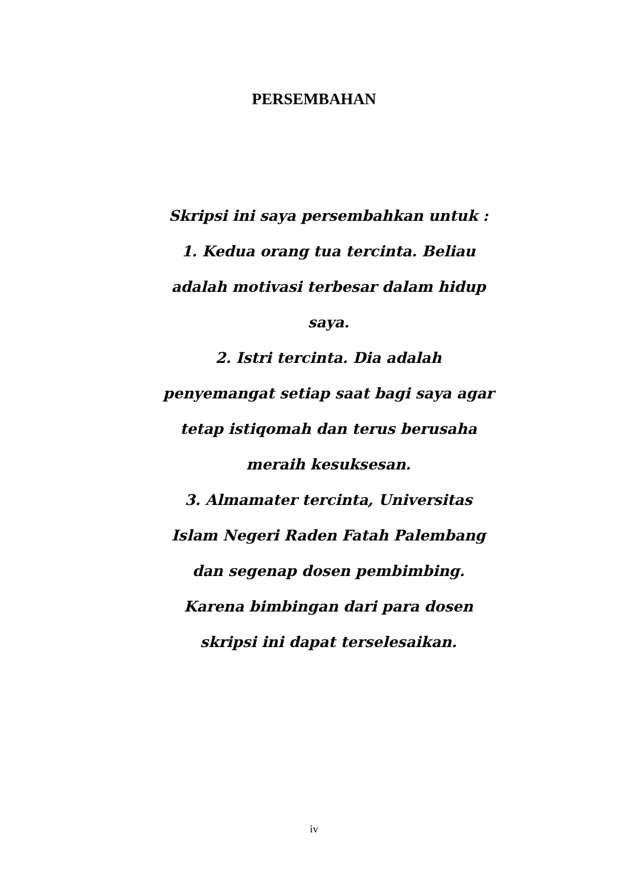PERSEMBAHAN
Skripsi ini saya persembahkan untuk :
1. Kedua orang tua tercinta. Beliau adalah motivasi terbesar dalam hidup saya.
2. Istri tercinta. Dia adalah penyemangat setiap saat bagi saya agar tetap istiqomah dan terus berusaha meraih kesuksesan.
3. Almamater tercinta, Universitas Islam Negeri Raden Fatah Palembang dan segenap dosen pembimbing. Karena bimbingan dari para dosen skripsi ini dapat terselesaikan.
iv